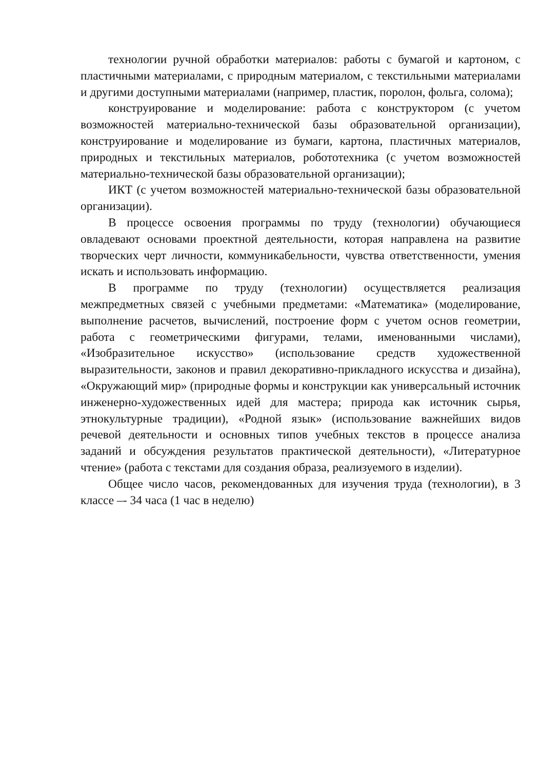технологии ручной обработки материалов: работы с бумагой и картоном, с пластичными материалами, с природным материалом, с текстильными материалами и другими доступными материалами (например, пластик, поролон, фольга, солома);
конструирование и моделирование: работа с конструктором (с учетом возможностей материально-технической базы образовательной организации), конструирование и моделирование из бумаги, картона, пластичных материалов, природных и текстильных материалов, робототехника (с учетом возможностей материально-технической базы образовательной организации);
ИКТ (с учетом возможностей материально-технической базы образовательной организации).
В процессе освоения программы по труду (технологии) обучающиеся овладевают основами проектной деятельности, которая направлена на развитие творческих черт личности, коммуникабельности, чувства ответственности, умения искать и использовать информацию.
В программе по труду (технологии) осуществляется реализация межпредметных связей с учебными предметами: «Математика» (моделирование, выполнение расчетов, вычислений, построение форм с учетом основ геометрии, работа с геометрическими фигурами, телами, именованными числами), «Изобразительное искусство» (использование средств художественной выразительности, законов и правил декоративно-прикладного искусства и дизайна), «Окружающий мир» (природные формы и конструкции как универсальный источник инженерно-художественных идей для мастера; природа как источник сырья, этнокультурные традиции), «Родной язык» (использование важнейших видов речевой деятельности и основных типов учебных текстов в процессе анализа заданий и обсуждения результатов практической деятельности), «Литературное чтение» (работа с текстами для создания образа, реализуемого в изделии).
Общее число часов, рекомендованных для изучения труда (технологии), в 3 классе –- 34 часа (1 час в неделю)